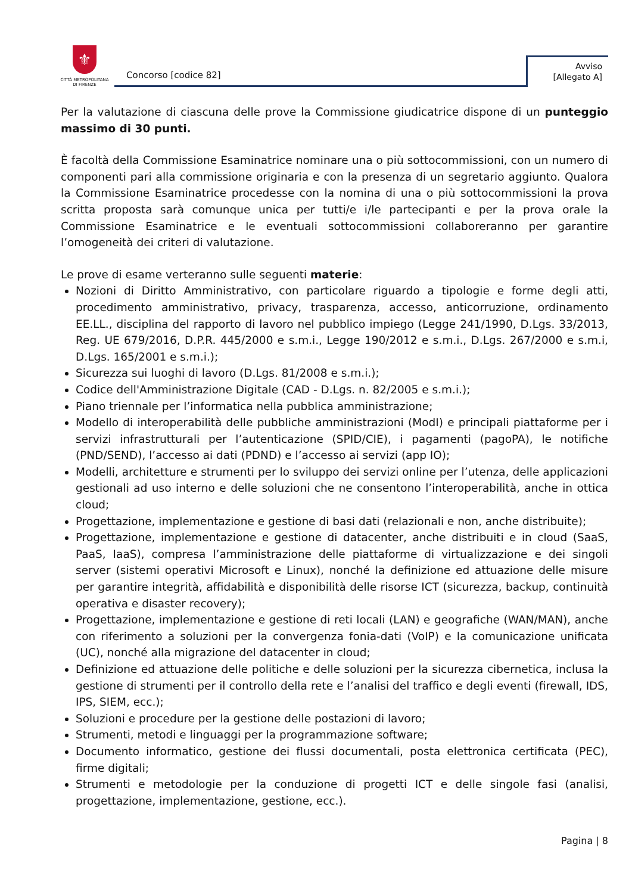⚜
CITTÀ METROPOLITANA
DI FIRENZE
Concorso [codice 82]
Avviso
[Allegato A]
Per la valutazione di ciascuna delle prove la Commissione giudicatrice dispone di un punteggio massimo di 30 punti.
È facoltà della Commissione Esaminatrice nominare una o più sottocommissioni, con un numero di componenti pari alla commissione originaria e con la presenza di un segretario aggiunto. Qualora la Commissione Esaminatrice procedesse con la nomina di una o più sottocommissioni la prova scritta proposta sarà comunque unica per tutti/e i/le partecipanti e per la prova orale la Commissione Esaminatrice e le eventuali sottocommissioni collaboreranno per garantire l’omogeneità dei criteri di valutazione.
Le prove di esame verteranno sulle seguenti materie:
Nozioni di Diritto Amministrativo, con particolare riguardo a tipologie e forme degli atti, procedimento amministrativo, privacy, trasparenza, accesso, anticorruzione, ordinamento EE.LL., disciplina del rapporto di lavoro nel pubblico impiego (Legge 241/1990, D.Lgs. 33/2013, Reg. UE 679/2016, D.P.R. 445/2000 e s.m.i., Legge 190/2012 e s.m.i., D.Lgs. 267/2000 e s.m.i, D.Lgs. 165/2001 e s.m.i.);
Sicurezza sui luoghi di lavoro (D.Lgs. 81/2008 e s.m.i.);
Codice dell'Amministrazione Digitale (CAD - D.Lgs. n. 82/2005 e s.m.i.);
Piano triennale per l’informatica nella pubblica amministrazione;
Modello di interoperabilità delle pubbliche amministrazioni (ModI) e principali piattaforme per i servizi infrastrutturali per l’autenticazione (SPID/CIE), i pagamenti (pagoPA), le notifiche (PND/SEND), l’accesso ai dati (PDND) e l’accesso ai servizi (app IO);
Modelli, architetture e strumenti per lo sviluppo dei servizi online per l’utenza, delle applicazioni gestionali ad uso interno e delle soluzioni che ne consentono l’interoperabilità, anche in ottica cloud;
Progettazione, implementazione e gestione di basi dati (relazionali e non, anche distribuite);
Progettazione, implementazione e gestione di datacenter, anche distribuiti e in cloud (SaaS, PaaS, IaaS), compresa l’amministrazione delle piattaforme di virtualizzazione e dei singoli server (sistemi operativi Microsoft e Linux), nonché la definizione ed attuazione delle misure per garantire integrità, affidabilità e disponibilità delle risorse ICT (sicurezza, backup, continuità operativa e disaster recovery);
Progettazione, implementazione e gestione di reti locali (LAN) e geografiche (WAN/MAN), anche con riferimento a soluzioni per la convergenza fonia-dati (VoIP) e la comunicazione unificata (UC), nonché alla migrazione del datacenter in cloud;
Definizione ed attuazione delle politiche e delle soluzioni per la sicurezza cibernetica, inclusa la gestione di strumenti per il controllo della rete e l’analisi del traffico e degli eventi (firewall, IDS, IPS, SIEM, ecc.);
Soluzioni e procedure per la gestione delle postazioni di lavoro;
Strumenti, metodi e linguaggi per la programmazione software;
Documento informatico, gestione dei flussi documentali, posta elettronica certificata (PEC), firme digitali;
Strumenti e metodologie per la conduzione di progetti ICT e delle singole fasi (analisi, progettazione, implementazione, gestione, ecc.).
Pagina | 8